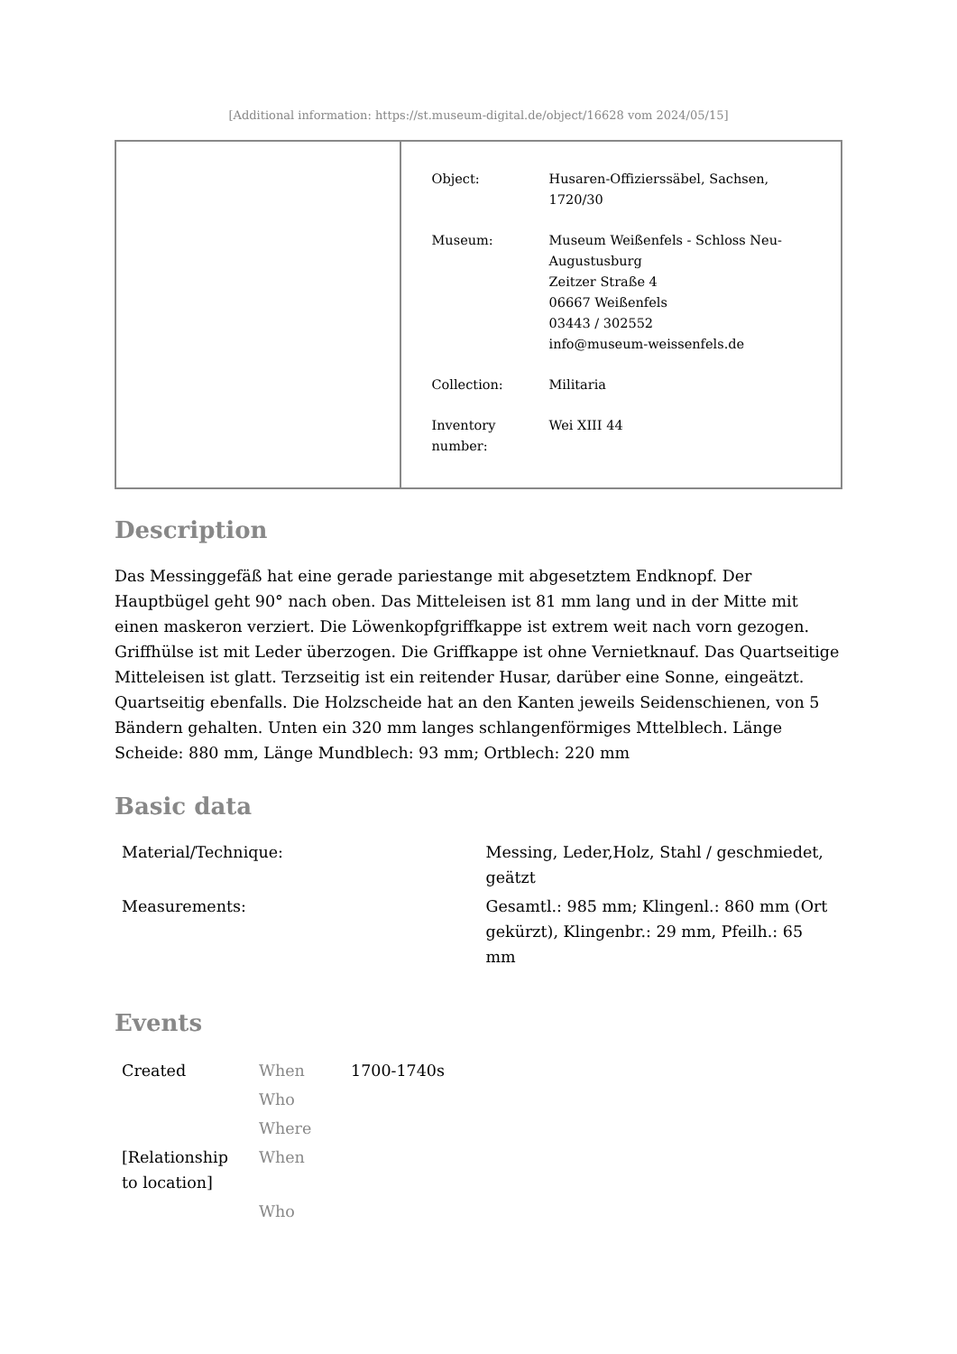[Additional information: https://st.museum-digital.de/object/16628 vom 2024/05/15]
| Object: | Husaren-Offizierssäbel, Sachsen, 1720/30 |
| Museum: | Museum Weißenfels - Schloss Neu-Augustusburg Zeitzer Straße 4 06667 Weißenfels 03443 / 302552 info@museum-weissenfels.de |
| Collection: | Militaria |
| Inventory number: | Wei XIII 44 |
Description
Das Messinggefäß hat eine gerade pariestange mit abgesetztem Endknopf. Der Hauptbügel geht 90° nach oben. Das Mitteleisen ist 81 mm lang und in der Mitte mit einen maskeron verziert. Die Löwenkopfgriffkappe ist extrem weit nach vorn gezogen. Griffhülse ist mit Leder überzogen. Die Griffkappe ist ohne Vernietknauf. Das Quartseitige Mitteleisen ist glatt. Terzseitig ist ein reitender Husar, darüber eine Sonne, eingeätzt. Quartseitig ebenfalls. Die Holzscheide hat an den Kanten jeweils Seidenschienen, von 5 Bändern gehalten. Unten ein 320 mm langes schlangenförmiges Mttelblech. Länge Scheide: 880 mm, Länge Mundblech: 93 mm; Ortblech: 220 mm
Basic data
| Material/Technique: | Messing, Leder,Holz, Stahl / geschmiedet, geätzt |
| Measurements: | Gesamtl.: 985 mm; Klingenl.: 860 mm (Ort gekürzt), Klingenbr.: 29 mm, Pfeilh.: 65 mm |
Events
| Created | When | 1700-1740s |
| | Who | |
| | Where | |
| [Relationship to location] | When | |
| | Who | |